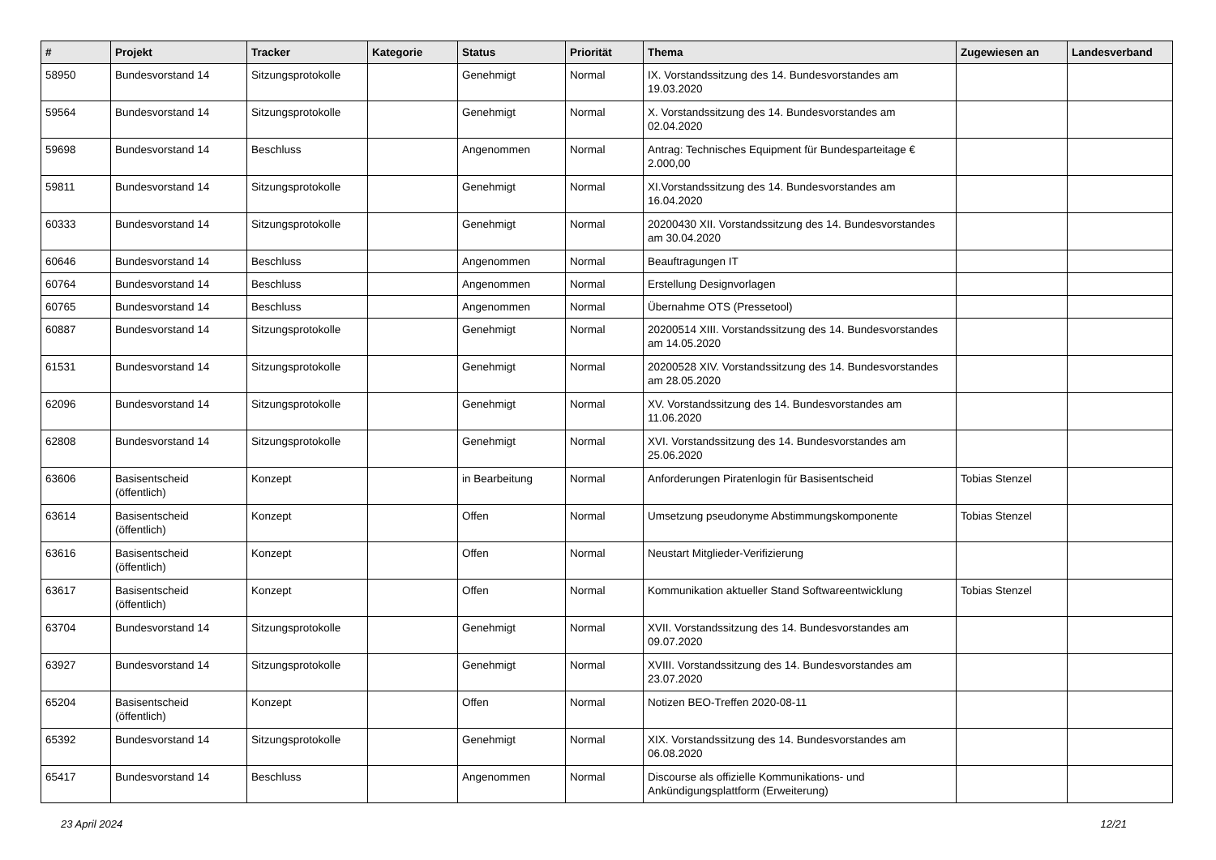| # | Projekt | Tracker | Kategorie | Status | Priorität | Thema | Zugewiesen an | Landesverband |
| --- | --- | --- | --- | --- | --- | --- | --- | --- |
| 58950 | Bundesvorstand 14 | Sitzungsprotokolle | | Genehmigt | Normal | IX. Vorstandssitzung des 14. Bundesvorstandes am 19.03.2020 | | |
| 59564 | Bundesvorstand 14 | Sitzungsprotokolle | | Genehmigt | Normal | X. Vorstandssitzung des 14. Bundesvorstandes am 02.04.2020 | | |
| 59698 | Bundesvorstand 14 | Beschluss | | Angenommen | Normal | Antrag: Technisches Equipment für Bundesparteitage € 2.000,00 | | |
| 59811 | Bundesvorstand 14 | Sitzungsprotokolle | | Genehmigt | Normal | XI.Vorstandssitzung des 14. Bundesvorstandes am 16.04.2020 | | |
| 60333 | Bundesvorstand 14 | Sitzungsprotokolle | | Genehmigt | Normal | 20200430 XII. Vorstandssitzung des 14. Bundesvorstandes am 30.04.2020 | | |
| 60646 | Bundesvorstand 14 | Beschluss | | Angenommen | Normal | Beauftragungen IT | | |
| 60764 | Bundesvorstand 14 | Beschluss | | Angenommen | Normal | Erstellung Designvorlagen | | |
| 60765 | Bundesvorstand 14 | Beschluss | | Angenommen | Normal | Übernahme OTS (Pressetool) | | |
| 60887 | Bundesvorstand 14 | Sitzungsprotokolle | | Genehmigt | Normal | 20200514 XIII. Vorstandssitzung des 14. Bundesvorstandes am 14.05.2020 | | |
| 61531 | Bundesvorstand 14 | Sitzungsprotokolle | | Genehmigt | Normal | 20200528 XIV. Vorstandssitzung des 14. Bundesvorstandes am 28.05.2020 | | |
| 62096 | Bundesvorstand 14 | Sitzungsprotokolle | | Genehmigt | Normal | XV. Vorstandssitzung des 14. Bundesvorstandes am 11.06.2020 | | |
| 62808 | Bundesvorstand 14 | Sitzungsprotokolle | | Genehmigt | Normal | XVI. Vorstandssitzung des 14. Bundesvorstandes am 25.06.2020 | | |
| 63606 | Basisentscheid (öffentlich) | Konzept | | in Bearbeitung | Normal | Anforderungen Piratenlogin für Basisentscheid | Tobias Stenzel | |
| 63614 | Basisentscheid (öffentlich) | Konzept | | Offen | Normal | Umsetzung pseudonyme Abstimmungskomponente | Tobias Stenzel | |
| 63616 | Basisentscheid (öffentlich) | Konzept | | Offen | Normal | Neustart Mitglieder-Verifizierung | | |
| 63617 | Basisentscheid (öffentlich) | Konzept | | Offen | Normal | Kommunikation aktueller Stand Softwareentwicklung | Tobias Stenzel | |
| 63704 | Bundesvorstand 14 | Sitzungsprotokolle | | Genehmigt | Normal | XVII. Vorstandssitzung des 14. Bundesvorstandes am 09.07.2020 | | |
| 63927 | Bundesvorstand 14 | Sitzungsprotokolle | | Genehmigt | Normal | XVIII. Vorstandssitzung des 14. Bundesvorstandes am 23.07.2020 | | |
| 65204 | Basisentscheid (öffentlich) | Konzept | | Offen | Normal | Notizen BEO-Treffen 2020-08-11 | | |
| 65392 | Bundesvorstand 14 | Sitzungsprotokolle | | Genehmigt | Normal | XIX. Vorstandssitzung des 14. Bundesvorstandes am 06.08.2020 | | |
| 65417 | Bundesvorstand 14 | Beschluss | | Angenommen | Normal | Discourse als offizielle Kommunikations- und Ankündigungsplattform (Erweiterung) | | |
23 April 2024 12/21